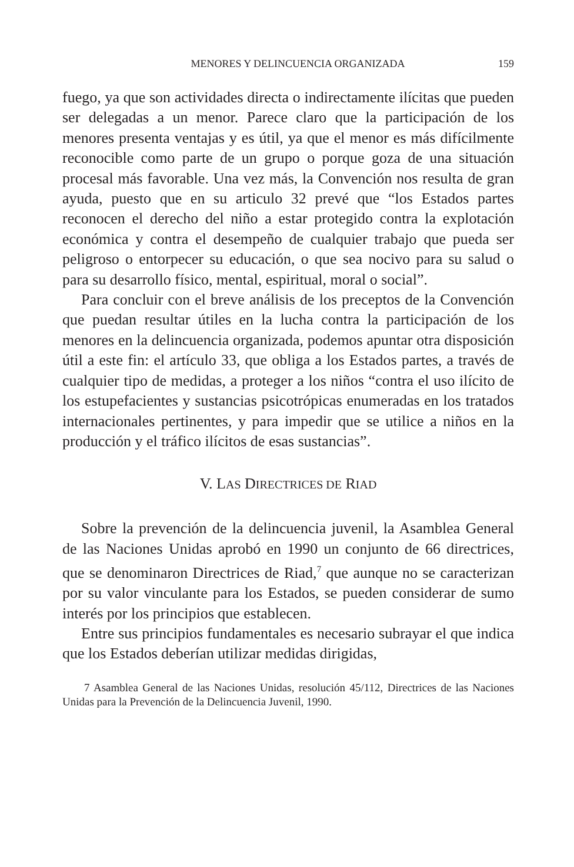MENORES Y DELINCUENCIA ORGANIZADA 159
fuego, ya que son actividades directa o indirectamente ilícitas que pueden ser delegadas a un menor. Parece claro que la participación de los menores presenta ventajas y es útil, ya que el menor es más difícilmente reconocible como parte de un grupo o porque goza de una situación procesal más favorable. Una vez más, la Convención nos resulta de gran ayuda, puesto que en su articulo 32 prevé que “los Estados partes reconocen el derecho del niño a estar protegido contra la explotación económica y contra el desempeño de cualquier trabajo que pueda ser peligroso o entorpecer su educación, o que sea nocivo para su salud o para su desarrollo físico, mental, espiritual, moral o social”.
Para concluir con el breve análisis de los preceptos de la Convención que puedan resultar útiles en la lucha contra la participación de los menores en la delincuencia organizada, podemos apuntar otra disposición útil a este fin: el artículo 33, que obliga a los Estados partes, a través de cualquier tipo de medidas, a proteger a los niños “contra el uso ilícito de los estupefacientes y sustancias psicotrópicas enumeradas en los tratados internacionales pertinentes, y para impedir que se utilice a niños en la producción y el tráfico ilícitos de esas sustancias”.
V. LAS DIRECTRICES DE RIAD
Sobre la prevención de la delincuencia juvenil, la Asamblea General de las Naciones Unidas aprobó en 1990 un conjunto de 66 directrices, que se denominaron Directrices de Riad,<sup>7</sup> que aunque no se caracterizan por su valor vinculante para los Estados, se pueden considerar de sumo interés por los principios que establecen.
Entre sus principios fundamentales es necesario subrayar el que indica que los Estados deberían utilizar medidas dirigidas,
7 Asamblea General de las Naciones Unidas, resolución 45/112, Directrices de las Naciones Unidas para la Prevención de la Delincuencia Juvenil, 1990.